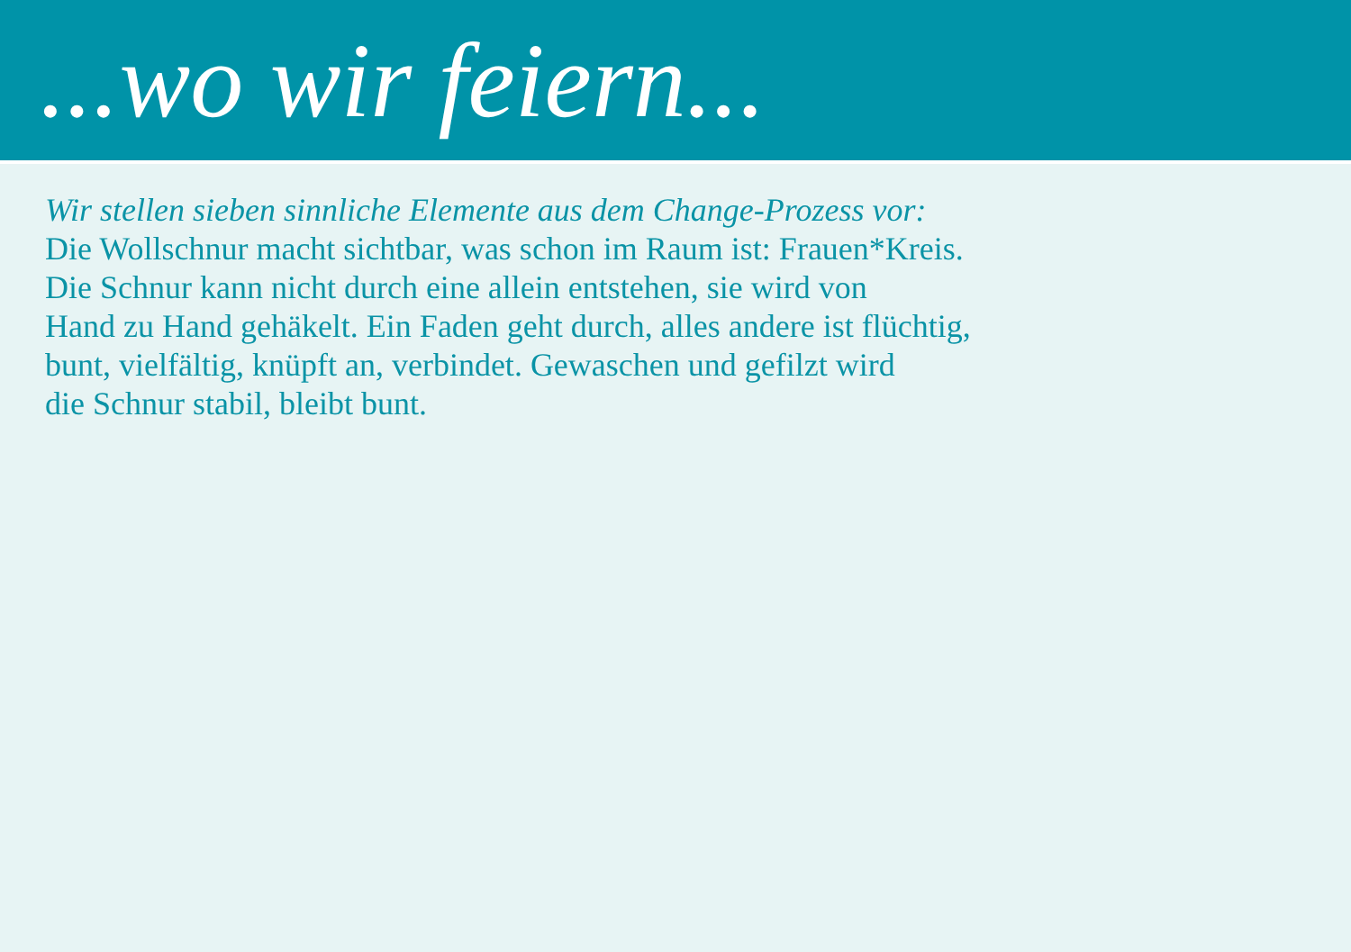...wo wir feiern...
Wir stellen sieben sinnliche Elemente aus dem Change-Prozess vor:
Die Wollschnur macht sichtbar, was schon im Raum ist: Frauen*Kreis.
Die Schnur kann nicht durch eine allein entstehen, sie wird von
Hand zu Hand gehäkelt. Ein Faden geht durch, alles andere ist flüchtig,
bunt, vielfältig, knüpft an, verbindet. Gewaschen und gefilzt wird
die Schnur stabil, bleibt bunt.